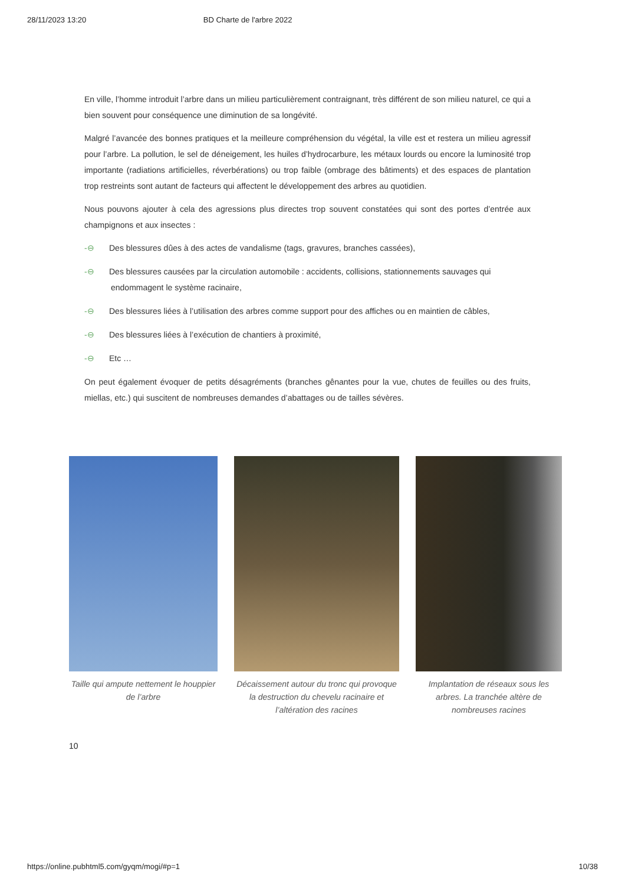28/11/2023 13:20 BD Charte de l'arbre 2022
En ville, l’homme introduit l’arbre dans un milieu particulièrement contraignant, très différent de son milieu naturel, ce qui a bien souvent pour conséquence une diminution de sa longévité.
Malgré l’avancée des bonnes pratiques et la meilleure compréhension du végétal, la ville est et restera un milieu agressif pour l’arbre. La pollution, le sel de déneigement, les huiles d’hydrocarbure, les métaux lourds ou encore la luminosité trop importante (radiations artificielles, réverbérations) ou trop faible (ombrage des bâtiments) et des espaces de plantation trop restreints sont autant de facteurs qui affectent le développement des arbres au quotidien.
Nous pouvons ajouter à cela des agressions plus directes trop souvent constatées qui sont des portes d’entrée aux champignons et aux insectes :
-⊖ Des blessures dûes à des actes de vandalisme (tags, gravures, branches cassées),
-⊖ Des blessures causées par la circulation automobile : accidents, collisions, stationnements sauvages qui endommagent le système racinaire,
-⊖ Des blessures liées à l’utilisation des arbres comme support pour des affiches ou en maintien de câbles,
-⊖ Des blessures liées à l’exécution de chantiers à proximité,
-⊖ Etc …
On peut également évoquer de petits désagréments (branches gênantes pour la vue, chutes de feuilles ou des fruits, miellas, etc.) qui suscitent de nombreuses demandes d’abattages ou de tailles sévères.
Taille qui ampute nettement le houppier de l’arbre
Décaissement autour du tronc qui provoque la destruction du chevelu racinaire et l’altération des racines
Implantation de réseaux sous les arbres. La tranchée altère de nombreuses racines
10
https://online.pubhtml5.com/gyqm/mogi/#p=1 10/38